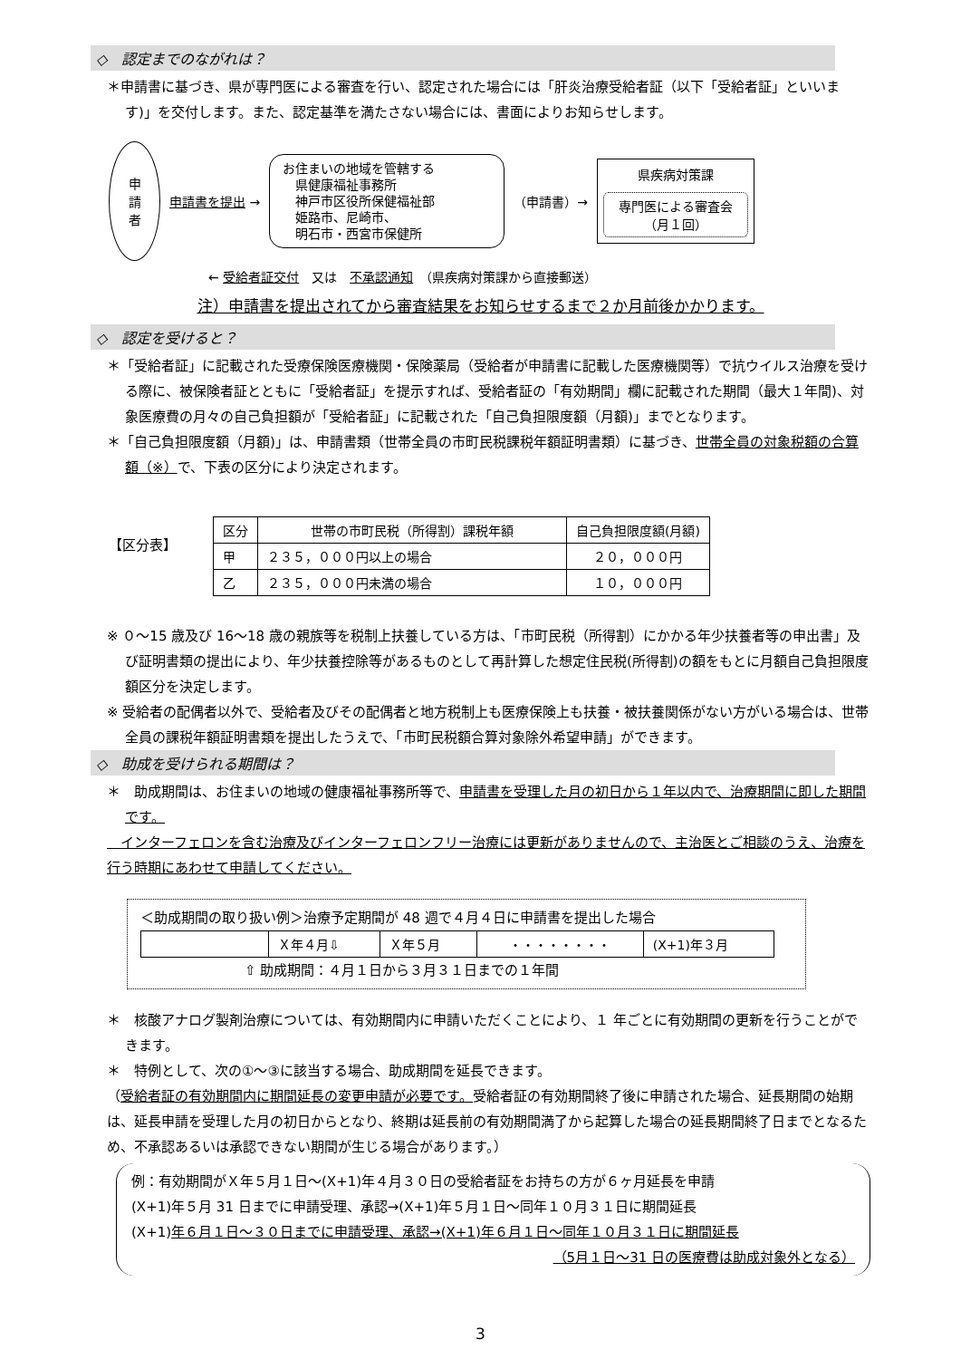◇　認定までのながれは？
＊申請書に基づき、県が専門医による審査を行い、認定された場合には「肝炎治療受給者証（以下「受給者証」といいます)」を交付します。また、認定基準を満たさない場合には、書面によりお知らせします。
申
請
者
申請書を提出 →
お住まいの地域を管轄する
　県健康福祉事務所
　神戸市区役所保健福祉部
　姫路市、尼崎市、
　明石市・西宮市保健所
（申請書）→
県疾病対策課
専門医による審査会
（月１回）
← 受給者証交付　又は　不承認通知　（県疾病対策課から直接郵送）
注）申請書を提出されてから審査結果をお知らせするまで２か月前後かかります。
◇　認定を受けると？
＊「受給者証」に記載された受療保険医療機関・保険薬局（受給者が申請書に記載した医療機関等）で抗ウイルス治療を受ける際に、被保険者証とともに「受給者証」を提示すれば、受給者証の「有効期間」欄に記載された期間（最大１年間)、対象医療費の月々の自己負担額が「受給者証」に記載された「自己負担限度額（月額)」までとなります。
＊「自己負担限度額（月額)」は、申請書類（世帯全員の市町民税課税年額証明書類）に基づき、世帯全員の対象税額の合算額（※）で、下表の区分により決定されます。
【区分表】
| 区分 | 世帯の市町民税（所得割）課税年額 | 自己負担限度額(月額) |
| --- | --- | --- |
| 甲 | ２３５，０００円以上の場合 | ２０，０００円 |
| 乙 | ２３５，０００円未満の場合 | １０，０００円 |
※ ０～15 歳及び 16～18 歳の親族等を税制上扶養している方は、「市町民税（所得割）にかかる年少扶養者等の申出書」及び証明書類の提出により、年少扶養控除等があるものとして再計算した想定住民税(所得割)の額をもとに月額自己負担限度額区分を決定します。
※ 受給者の配偶者以外で、受給者及びその配偶者と地方税制上も医療保険上も扶養・被扶養関係がない方がいる場合は、世帯全員の課税年額証明書類を提出したうえで、「市町民税額合算対象除外希望申請」ができます。
◇　助成を受けられる期間は？
＊　助成期間は、お住まいの地域の健康福祉事務所等で、申請書を受理した月の初日から１年以内で、治療期間に即した期間です。
　インターフェロンを含む治療及びインターフェロンフリー治療には更新がありませんので、主治医とご相談のうえ、治療を行う時期にあわせて申請してください。
＜助成期間の取り扱い例＞治療予定期間が 48 週で４月４日に申請書を提出した場合
| | Ｘ年４月⇩ | Ｘ年５月 | ・・・・・・・・ | (X+1)年３月 |
⇧ 助成期間：４月１日から３月３１日までの１年間
＊　核酸アナログ製剤治療については、有効期間内に申請いただくことにより、１ 年ごとに有効期間の更新を行うことができます。
＊　特例として、次の①～③に該当する場合、助成期間を延長できます。
（受給者証の有効期間内に期間延長の変更申請が必要です。受給者証の有効期間終了後に申請された場合、延長期間の始期は、延長申請を受理した月の初日からとなり、終期は延長前の有効期間満了から起算した場合の延長期間終了日までとなるため、不承認あるいは承認できない期間が生じる場合があります。）
例：有効期間がＸ年５月１日～(X+1)年４月３０日の受給者証をお持ちの方が６ヶ月延長を申請
(X+1)年５月 31 日までに申請受理、承認→(X+1)年５月１日～同年１０月３１日に期間延長
(X+1)年６月１日～３０日までに申請受理、承認→(X+1)年６月１日～同年１０月３１日に期間延長
（5月１日～31 日の医療費は助成対象外となる）
3